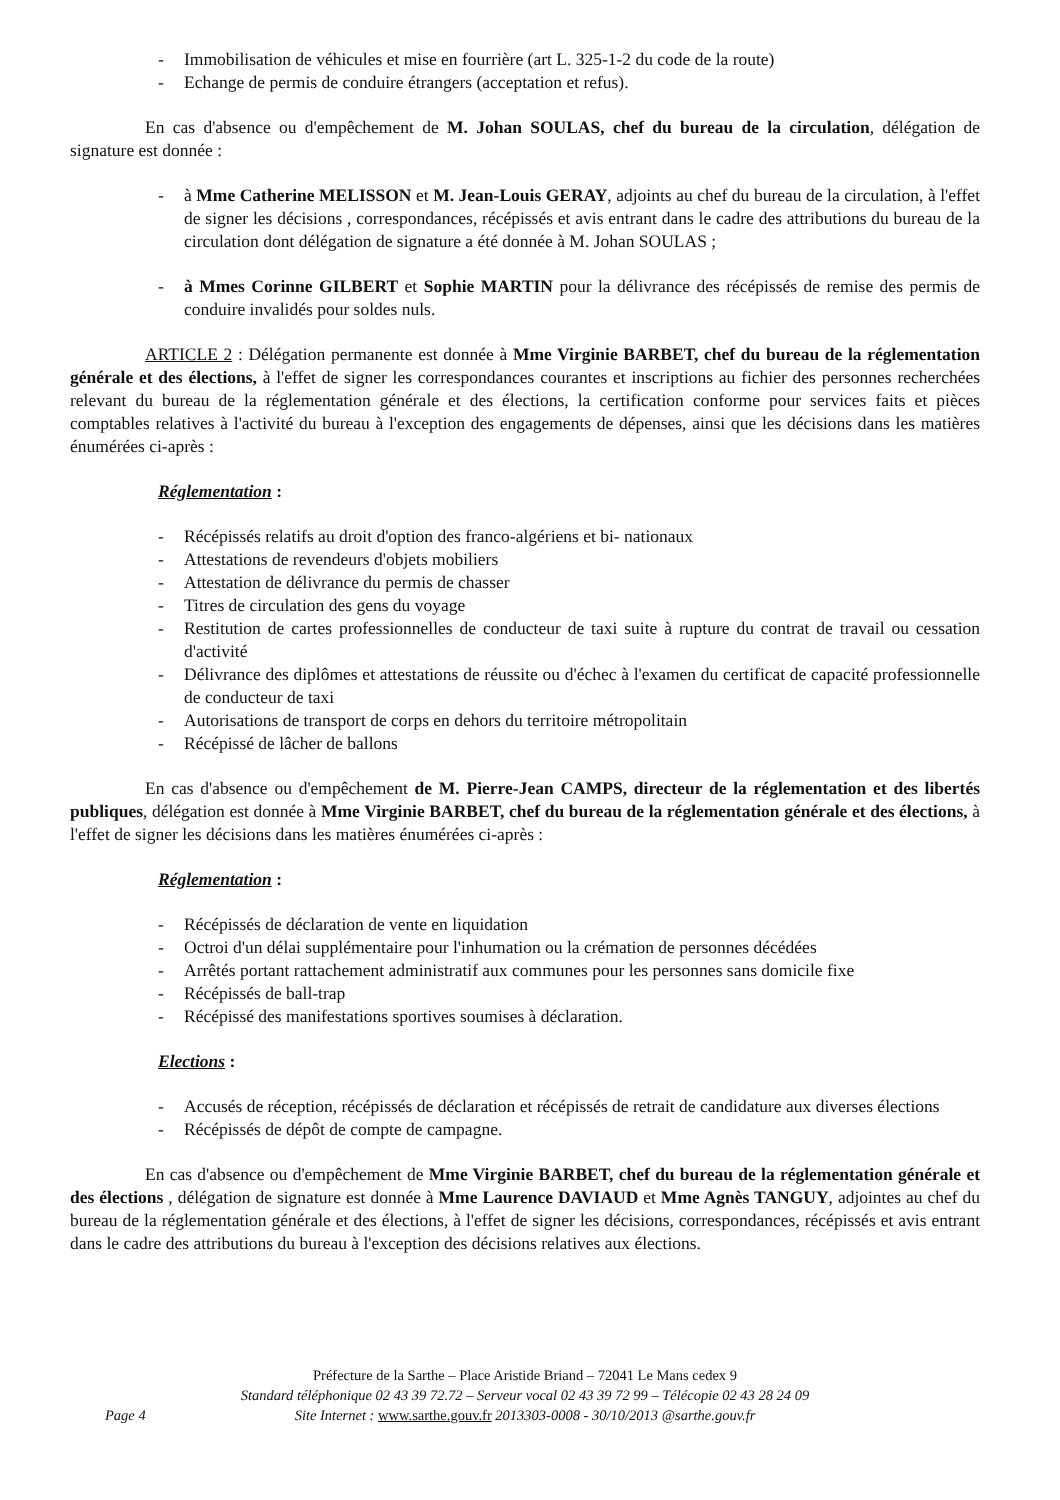- Immobilisation de véhicules et mise en fourrière (art L. 325-1-2 du code de la route)
- Echange de permis de conduire étrangers (acceptation et refus).
En cas d'absence ou d'empêchement de M. Johan SOULAS, chef du bureau de la circulation, délégation de signature est donnée :
- à Mme Catherine MELISSON et M. Jean-Louis GERAY, adjoints au chef du bureau de la circulation, à l'effet de signer les décisions , correspondances, récépissés et avis entrant dans le cadre des attributions du bureau de la circulation dont délégation de signature a été donnée à M. Johan SOULAS ;
- à Mmes Corinne GILBERT et Sophie MARTIN pour la délivrance des récépissés de remise des permis de conduire invalidés pour soldes nuls.
ARTICLE 2 : Délégation permanente est donnée à Mme Virginie BARBET, chef du bureau de la réglementation générale et des élections, à l'effet de signer les correspondances courantes et inscriptions au fichier des personnes recherchées relevant du bureau de la réglementation générale et des élections, la certification conforme pour services faits et pièces comptables relatives à l'activité du bureau à l'exception des engagements de dépenses, ainsi que les décisions dans les matières énumérées ci-après :
Réglementation :
- Récépissés relatifs au droit d'option des franco-algériens et bi- nationaux
- Attestations de revendeurs d'objets mobiliers
- Attestation de délivrance du permis de chasser
- Titres de circulation des gens du voyage
- Restitution de cartes professionnelles de conducteur de taxi suite à rupture du contrat de travail ou cessation d'activité
- Délivrance des diplômes et attestations de réussite ou d'échec à l'examen du certificat de capacité professionnelle de conducteur de taxi
- Autorisations de transport de corps en dehors du territoire métropolitain
- Récépissé de lâcher de ballons
En cas d'absence ou d'empêchement de M. Pierre-Jean CAMPS, directeur de la réglementation et des libertés publiques, délégation est donnée à Mme Virginie BARBET, chef du bureau de la réglementation générale et des élections, à l'effet de signer les décisions dans les matières énumérées ci-après :
Réglementation :
- Récépissés de déclaration de vente en liquidation
- Octroi d'un délai supplémentaire pour l'inhumation ou la crémation de personnes décédées
- Arrêtés portant rattachement administratif aux communes pour les personnes sans domicile fixe
- Récépissés de ball-trap
- Récépissé des manifestations sportives soumises à déclaration.
Elections :
- Accusés de réception, récépissés de déclaration et récépissés de retrait de candidature aux diverses élections
- Récépissés de dépôt de compte de campagne.
En cas d'absence ou d'empêchement de Mme Virginie BARBET, chef du bureau de la réglementation générale et des élections , délégation de signature est donnée à Mme Laurence DAVIAUD et Mme Agnès TANGUY, adjointes au chef du bureau de la réglementation générale et des élections, à l'effet de signer les décisions, correspondances, récépissés et avis entrant dans le cadre des attributions du bureau à l'exception des décisions relatives aux élections.
Préfecture de la Sarthe – Place Aristide Briand – 72041 Le Mans cedex 9
Standard téléphonique 02 43 39 72.72 – Serveur vocal 02 43 39 72 99 – Télécopie 02 43 28 24 09
Site Internet : www.sarthe.gouv.fr 2013303-0008 - 30/10/2013 @sarthe.gouv.fr
Page 4